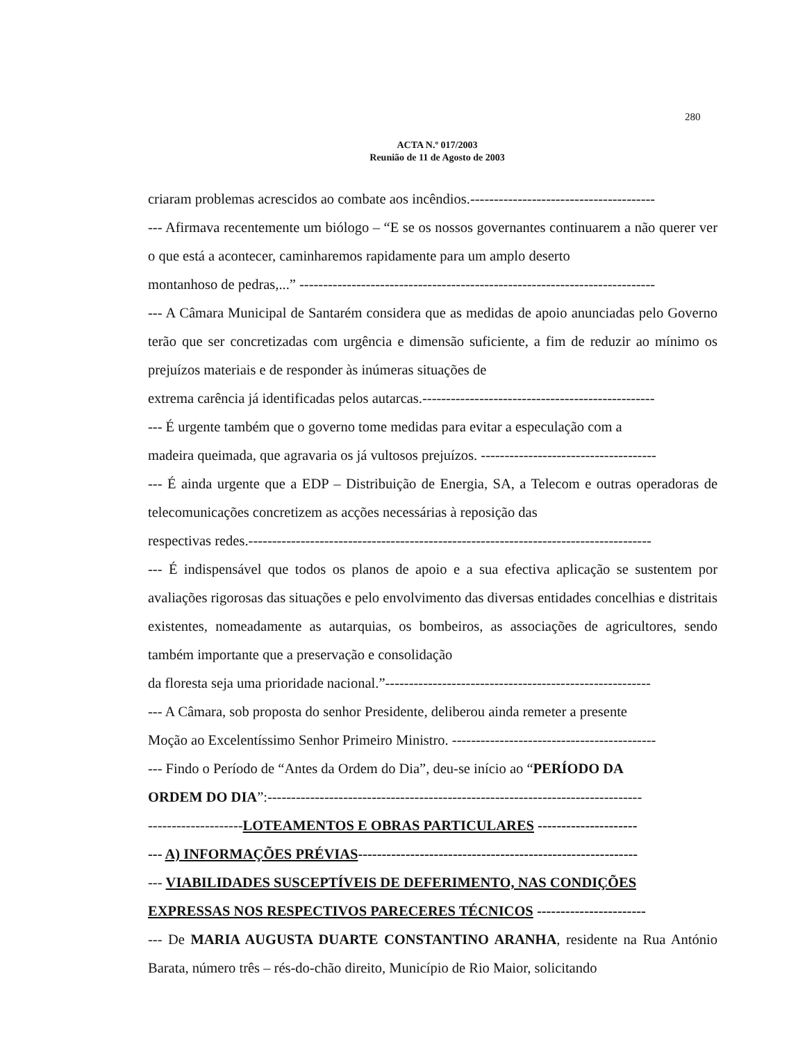280
ACTA N.º 017/2003
Reunião de 11 de Agosto de 2003
criaram problemas acrescidos ao combate aos incêndios.---------------------------------------
--- Afirmava recentemente um biólogo – “E se os nossos governantes continuarem a não querer ver o que está a acontecer, caminharemos rapidamente para um amplo deserto
montanhoso de pedras,...” ---------------------------------------------------------------------------
--- A Câmara Municipal de Santarém considera que as medidas de apoio anunciadas pelo Governo terão que ser concretizadas com urgência e dimensão suficiente, a fim de reduzir ao mínimo os prejuízos materiais e de responder às inúmeras situações de
extrema carência já identificadas pelos autarcas.-------------------------------------------------
--- É urgente também que o governo tome medidas para evitar a especulação com a
madeira queimada, que agravaria os já vultosos prejuízos. -------------------------------------
--- É ainda urgente que a EDP – Distribuição de Energia, SA, a Telecom e outras operadoras de telecomunicações concretizem as acções necessárias à reposição das
respectivas redes.-------------------------------------------------------------------------------------
--- É indispensável que todos os planos de apoio e a sua efectiva aplicação se sustentem por avaliações rigorosas das situações e pelo envolvimento das diversas entidades concelhias e distritais existentes, nomeadamente as autarquias, os bombeiros, as associações de agricultores, sendo também importante que a preservação e consolidação
da floresta seja uma prioridade nacional.”--------------------------------------------------------
--- A Câmara, sob proposta do senhor Presidente, deliberou ainda remeter a presente
Moção ao Excelentíssimo Senhor Primeiro Ministro. -------------------------------------------
--- Findo o Período de “Antes da Ordem do Dia”, deu-se início ao “PERÍODO DA
ORDEM DO DIA”:-------------------------------------------------------------------------------
--------------------LOTEAMENTOS E OBRAS PARTICULARES ---------------------
--- A) INFORMAÇÕES PRÉVIAS-----------------------------------------------------------
--- VIABILIDADES SUSCEPTÍVEIS DE DEFERIMENTO, NAS CONDIÇÕES
EXPRESSAS NOS RESPECTIVOS PARECERES TÉCNICOS -----------------------
--- De MARIA AUGUSTA DUARTE CONSTANTINO ARANHA, residente na Rua António Barata, número três – rés-do-chão direito, Município de Rio Maior, solicitando